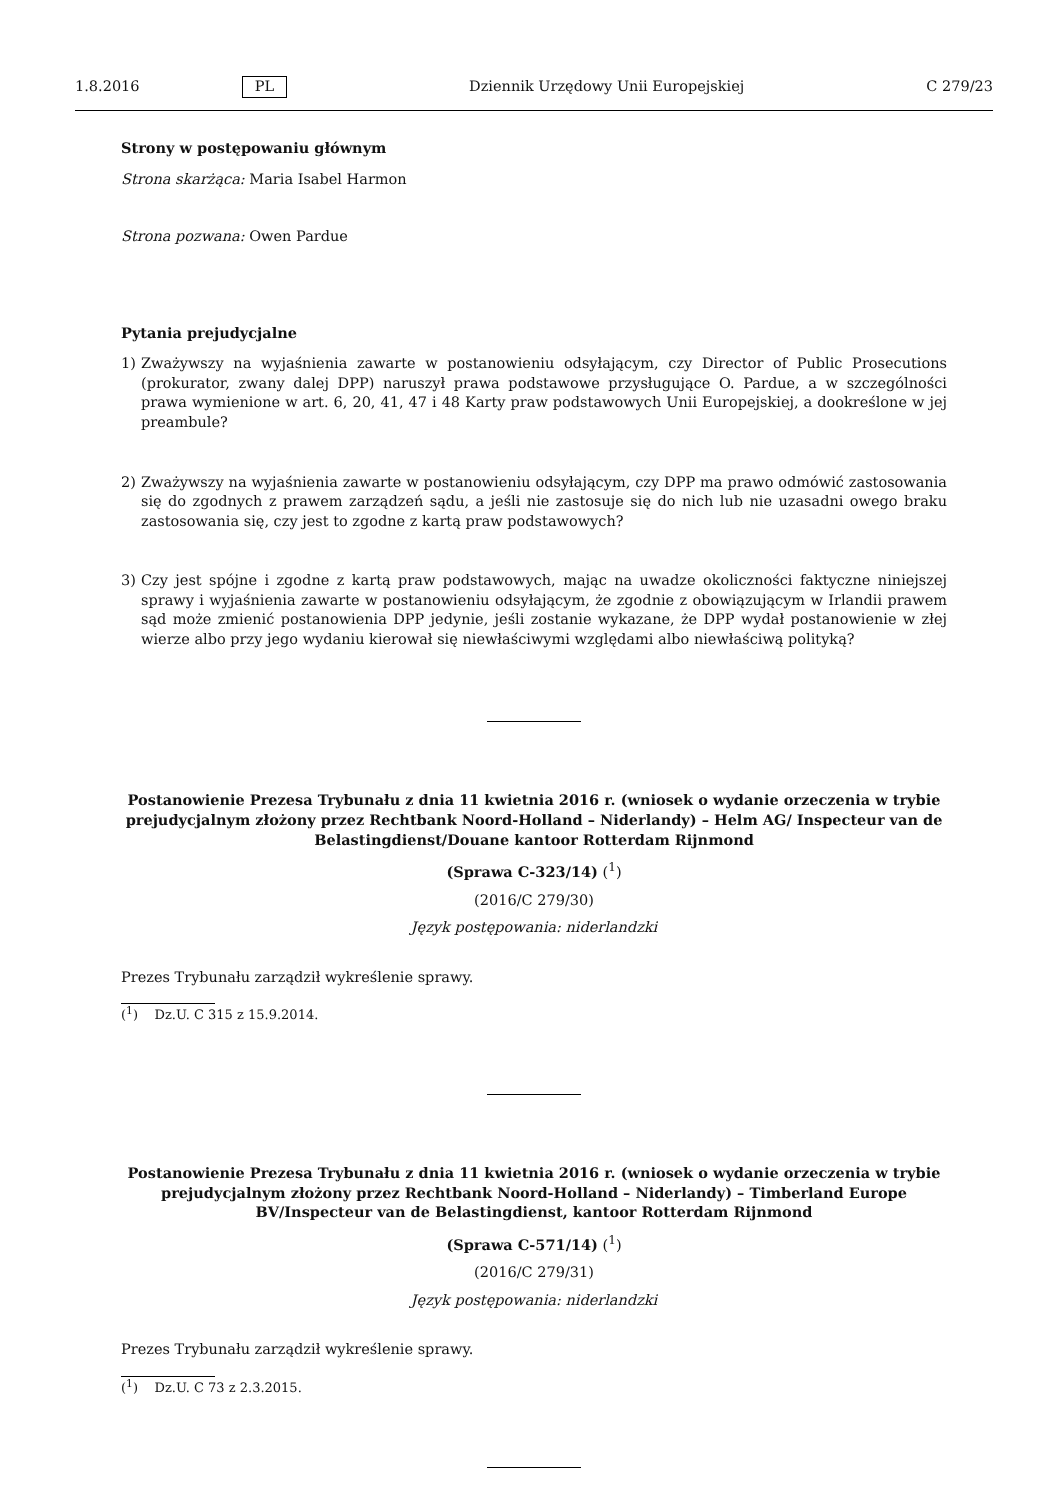1.8.2016 PL Dziennik Urzędowy Unii Europejskiej C 279/23
Strony w postępowaniu głównym
Strona skarżąca: Maria Isabel Harmon
Strona pozwana: Owen Pardue
Pytania prejudycjalne
1) Zważywszy na wyjaśnienia zawarte w postanowieniu odsyłającym, czy Director of Public Prosecutions (prokurator, zwany dalej DPP) naruszył prawa podstawowe przysługujące O. Pardue, a w szczególności prawa wymienione w art. 6, 20, 41, 47 i 48 Karty praw podstawowych Unii Europejskiej, a dookreślone w jej preambule?
2) Zważywszy na wyjaśnienia zawarte w postanowieniu odsyłającym, czy DPP ma prawo odmówić zastosowania się do zgodnych z prawem zarządzeń sądu, a jeśli nie zastosuje się do nich lub nie uzasadni owego braku zastosowania się, czy jest to zgodne z kartą praw podstawowych?
3) Czy jest spójne i zgodne z kartą praw podstawowych, mając na uwadze okoliczności faktyczne niniejszej sprawy i wyjaśnienia zawarte w postanowieniu odsyłającym, że zgodnie z obowiązującym w Irlandii prawem sąd może zmienić postanowienia DPP jedynie, jeśli zostanie wykazane, że DPP wydał postanowienie w złej wierze albo przy jego wydaniu kierował się niewłaściwymi względami albo niewłaściwą polityką?
Postanowienie Prezesa Trybunału z dnia 11 kwietnia 2016 r. (wniosek o wydanie orzeczenia w trybie prejudycjalnym złożony przez Rechtbank Noord-Holland – Niderlandy) – Helm AG/ Inspecteur van de Belastingdienst/Douane kantoor Rotterdam Rijnmond
(Sprawa C-323/14) (<sup>1</sup>)
(2016/C 279/30)
Język postępowania: niderlandzki
Prezes Trybunału zarządził wykreślenie sprawy.
(<sup>1</sup>) Dz.U. C 315 z 15.9.2014.
Postanowienie Prezesa Trybunału z dnia 11 kwietnia 2016 r. (wniosek o wydanie orzeczenia w trybie prejudycjalnym złożony przez Rechtbank Noord-Holland – Niderlandy) – Timberland Europe BV/Inspecteur van de Belastingdienst, kantoor Rotterdam Rijnmond
(Sprawa C-571/14) (<sup>1</sup>)
(2016/C 279/31)
Język postępowania: niderlandzki
Prezes Trybunału zarządził wykreślenie sprawy.
(<sup>1</sup>) Dz.U. C 73 z 2.3.2015.